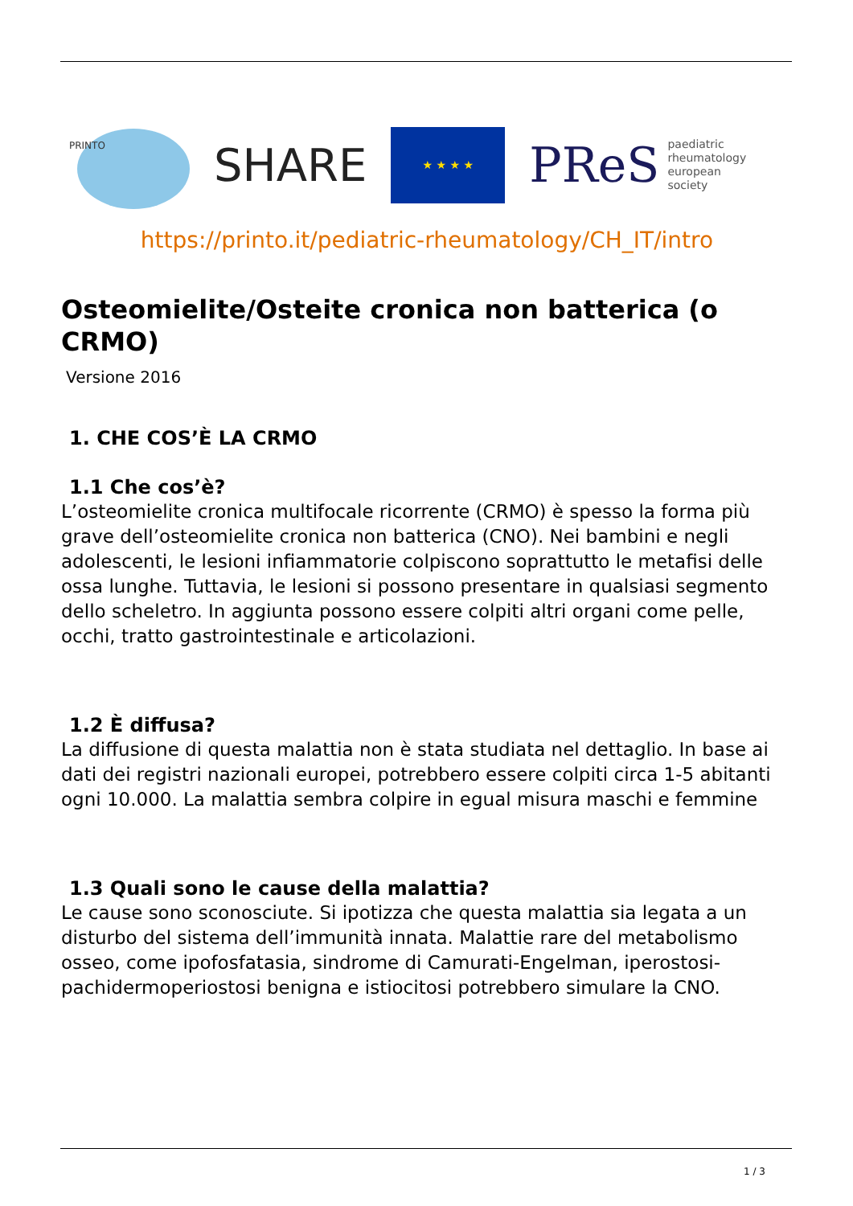PRINTO
SHARE
★ ★ ★ ★
PReS paediatric
rheumatology
european
society
https://printo.it/pediatric-rheumatology/CH_IT/intro
Osteomielite/Osteite cronica non batterica (o CRMO)
Versione 2016
1. CHE COS’È LA CRMO
1.1 Che cos’è?
L’osteomielite cronica multifocale ricorrente (CRMO) è spesso la forma più grave dell’osteomielite cronica non batterica (CNO). Nei bambini e negli adolescenti, le lesioni infiammatorie colpiscono soprattutto le metafisi delle ossa lunghe. Tuttavia, le lesioni si possono presentare in qualsiasi segmento dello scheletro. In aggiunta possono essere colpiti altri organi come pelle, occhi, tratto gastrointestinale e articolazioni.
1.2 È diffusa?
La diffusione di questa malattia non è stata studiata nel dettaglio. In base ai dati dei registri nazionali europei, potrebbero essere colpiti circa 1-5 abitanti ogni 10.000. La malattia sembra colpire in egual misura maschi e femmine
1.3 Quali sono le cause della malattia?
Le cause sono sconosciute. Si ipotizza che questa malattia sia legata a un disturbo del sistema dell’immunità innata. Malattie rare del metabolismo osseo, come ipofosfatasia, sindrome di Camurati-Engelman, iperostosi-pachidermoperiostosi benigna e istiocitosi potrebbero simulare la CNO.
1 / 3